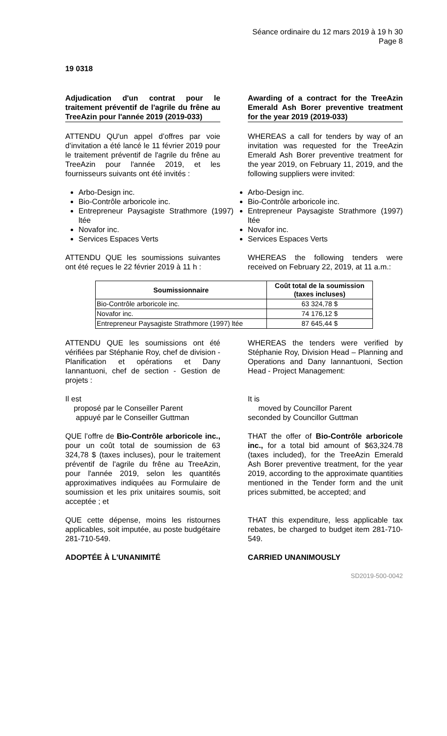Séance ordinaire du 12 mars 2019 à 19 h 30
Page 8
19 0318
Adjudication d'un contrat pour le traitement préventif de l'agrile du frêne au TreeAzin pour l'année 2019 (2019-033)
Awarding of a contract for the TreeAzin Emerald Ash Borer preventive treatment for the year 2019 (2019-033)
ATTENDU QU'un appel d’offres par voie d’invitation a été lancé le 11 février 2019 pour le traitement préventif de l'agrile du frêne au TreeAzin pour l'année 2019, et les fournisseurs suivants ont été invités :
WHEREAS a call for tenders by way of an invitation was requested for the TreeAzin Emerald Ash Borer preventive treatment for the year 2019, on February 11, 2019, and the following suppliers were invited:
Arbo-Design inc.
Bio-Contrôle arboricole inc.
Entrepreneur Paysagiste Strathmore (1997) ltée
Novafor inc.
Services Espaces Verts
Arbo-Design inc.
Bio-Contrôle arboricole inc.
Entrepreneur Paysagiste Strathmore (1997) ltée
Novafor inc.
Services Espaces Verts
ATTENDU QUE les soumissions suivantes ont été reçues le 22 février 2019 à 11 h :
WHEREAS the following tenders were received on February 22, 2019, at 11 a.m.:
| Soumissionnaire | Coût total de la soumission (taxes incluses) |
| --- | --- |
| Bio-Contrôle arboricole inc. | 63 324,78 $ |
| Novafor inc. | 74 176,12 $ |
| Entrepreneur Paysagiste Strathmore (1997) ltée | 87 645,44 $ |
ATTENDU QUE les soumissions ont été vérifiées par Stéphanie Roy, chef de division - Planification et opérations et Dany Iannantuoni, chef de section - Gestion de projets :
WHEREAS the tenders were verified by Stéphanie Roy, Division Head – Planning and Operations and Dany Iannantuoni, Section Head - Project Management:
Il est
proposé par le Conseiller Parent
appuyé par le Conseiller Guttman
It is
moved by Councillor Parent
seconded by Councillor Guttman
QUE l’offre de Bio-Contrôle arboricole inc., pour un coût total de soumission de 63 324,78 $ (taxes incluses), pour le traitement préventif de l'agrile du frêne au TreeAzin, pour l'année 2019, selon les quantités approximatives indiquées au Formulaire de soumission et les prix unitaires soumis, soit acceptée ; et
THAT the offer of Bio-Contrôle arboricole inc., for a total bid amount of $63,324.78 (taxes included), for the TreeAzin Emerald Ash Borer preventive treatment, for the year 2019, according to the approximate quantities mentioned in the Tender form and the unit prices submitted, be accepted; and
QUE cette dépense, moins les ristournes applicables, soit imputée, au poste budgétaire 281-710-549.
THAT this expenditure, less applicable tax rebates, be charged to budget item 281-710-549.
ADOPTÉE À L'UNANIMITÉ CARRIED UNANIMOUSLY
SD2019-500-0042